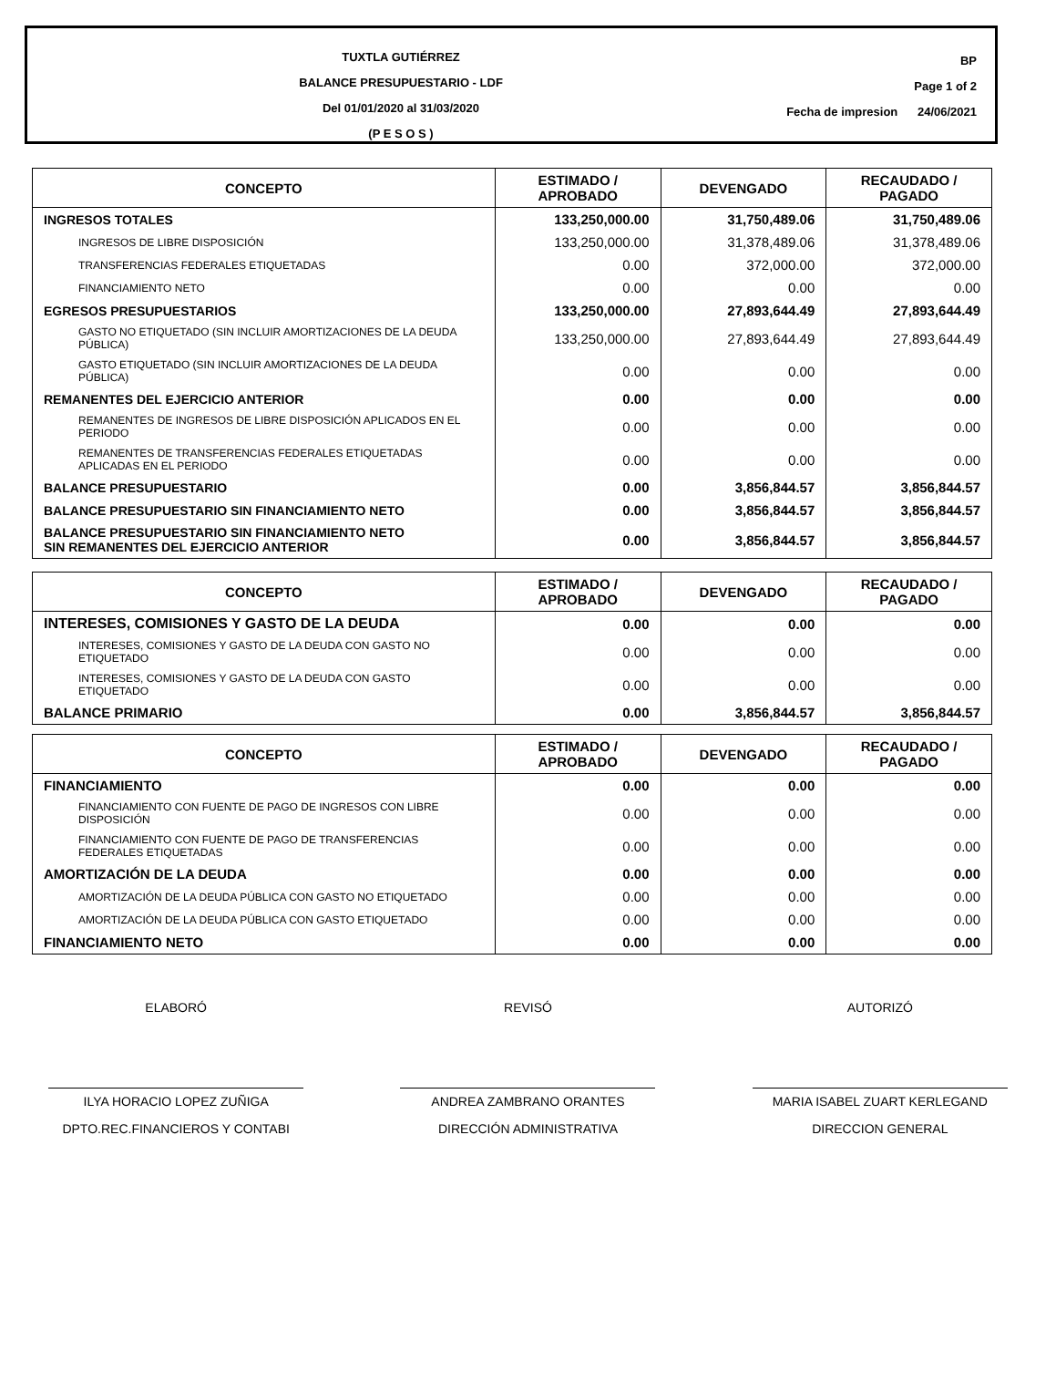TUXTLA GUTIÉRREZ
BALANCE PRESUPUESTARIO - LDF
Del 01/01/2020 al 31/03/2020
(P E S O S )
BP
Page 1 of 2
Fecha de impresion 24/06/2021
| CONCEPTO | ESTIMADO / APROBADO | DEVENGADO | RECAUDADO / PAGADO |
| --- | --- | --- | --- |
| INGRESOS TOTALES | 133,250,000.00 | 31,750,489.06 | 31,750,489.06 |
| INGRESOS DE LIBRE DISPOSICIÓN | 133,250,000.00 | 31,378,489.06 | 31,378,489.06 |
| TRANSFERENCIAS FEDERALES ETIQUETADAS | 0.00 | 372,000.00 | 372,000.00 |
| FINANCIAMIENTO NETO | 0.00 | 0.00 | 0.00 |
| EGRESOS PRESUPUESTARIOS | 133,250,000.00 | 27,893,644.49 | 27,893,644.49 |
| GASTO NO ETIQUETADO (SIN INCLUIR AMORTIZACIONES DE LA DEUDA PÚBLICA) | 133,250,000.00 | 27,893,644.49 | 27,893,644.49 |
| GASTO ETIQUETADO (SIN INCLUIR AMORTIZACIONES DE LA DEUDA PÚBLICA) | 0.00 | 0.00 | 0.00 |
| REMANENTES DEL EJERCICIO ANTERIOR | 0.00 | 0.00 | 0.00 |
| REMANENTES DE INGRESOS DE LIBRE DISPOSICIÓN APLICADOS EN EL PERIODO | 0.00 | 0.00 | 0.00 |
| REMANENTES DE TRANSFERENCIAS FEDERALES ETIQUETADAS APLICADAS EN EL PERIODO | 0.00 | 0.00 | 0.00 |
| BALANCE PRESUPUESTARIO | 0.00 | 3,856,844.57 | 3,856,844.57 |
| BALANCE PRESUPUESTARIO SIN FINANCIAMIENTO NETO | 0.00 | 3,856,844.57 | 3,856,844.57 |
| BALANCE PRESUPUESTARIO SIN FINANCIAMIENTO NETO SIN REMANENTES DEL EJERCICIO ANTERIOR | 0.00 | 3,856,844.57 | 3,856,844.57 |
| CONCEPTO | ESTIMADO / APROBADO | DEVENGADO | RECAUDADO / PAGADO |
| --- | --- | --- | --- |
| INTERESES, COMISIONES Y GASTO DE LA DEUDA | 0.00 | 0.00 | 0.00 |
| INTERESES, COMISIONES Y GASTO DE LA DEUDA CON GASTO NO ETIQUETADO | 0.00 | 0.00 | 0.00 |
| INTERESES, COMISIONES Y GASTO DE LA DEUDA CON GASTO ETIQUETADO | 0.00 | 0.00 | 0.00 |
| BALANCE PRIMARIO | 0.00 | 3,856,844.57 | 3,856,844.57 |
| CONCEPTO | ESTIMADO / APROBADO | DEVENGADO | RECAUDADO / PAGADO |
| --- | --- | --- | --- |
| FINANCIAMIENTO | 0.00 | 0.00 | 0.00 |
| FINANCIAMIENTO CON FUENTE DE PAGO DE INGRESOS CON LIBRE DISPOSICIÓN | 0.00 | 0.00 | 0.00 |
| FINANCIAMIENTO CON FUENTE DE PAGO DE TRANSFERENCIAS FEDERALES ETIQUETADAS | 0.00 | 0.00 | 0.00 |
| AMORTIZACIÓN DE LA DEUDA | 0.00 | 0.00 | 0.00 |
| AMORTIZACIÓN DE LA DEUDA PÚBLICA CON GASTO NO ETIQUETADO | 0.00 | 0.00 | 0.00 |
| AMORTIZACIÓN DE LA DEUDA PÚBLICA CON GASTO ETIQUETADO | 0.00 | 0.00 | 0.00 |
| FINANCIAMIENTO NETO | 0.00 | 0.00 | 0.00 |
ELABORÓ
ILYA HORACIO LOPEZ ZUÑIGA
DPTO.REC.FINANCIEROS Y CONTABI
REVISÓ
ANDREA ZAMBRANO ORANTES
DIRECCIÓN ADMINISTRATIVA
AUTORIZÓ
MARIA ISABEL ZUART KERLEGAND
DIRECCION GENERAL